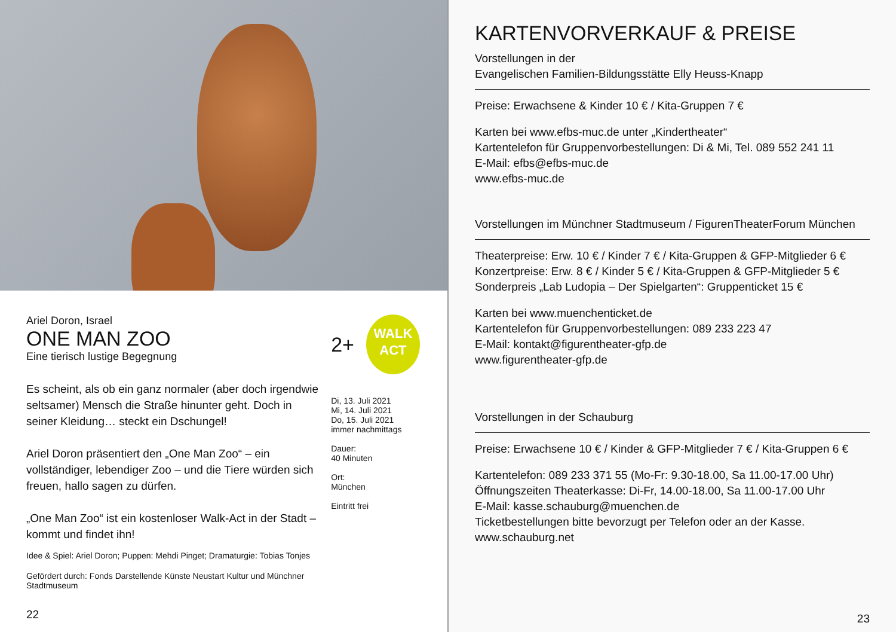Ariel Doron, Israel
ONE MAN ZOO
Eine tierisch lustige Begegnung
Es scheint, als ob ein ganz normaler (aber doch irgendwie seltsamer) Mensch die Straße hinunter geht. Doch in seiner Kleidung… steckt ein Dschungel!
Ariel Doron präsentiert den „One Man Zoo“ – ein vollständiger, lebendiger Zoo – und die Tiere würden sich freuen, hallo sagen zu dürfen.
„One Man Zoo“ ist ein kostenloser Walk-Act in der Stadt – kommt und findet ihn!
Idee & Spiel: Ariel Doron; Puppen: Mehdi Pinget; Dramaturgie: Tobias Tonjes
Gefördert durch: Fonds Darstellende Künste Neustart Kultur und Münchner Stadtmuseum
22
2+
WALK
ACT
Di, 13. Juli 2021
Mi, 14. Juli 2021
Do, 15. Juli 2021
immer nachmittags
Dauer:
40 Minuten
Ort:
München
Eintritt frei
KARTENVORVERKAUF & PREISE
Vorstellungen in der
Evangelischen Familien-Bildungsstätte Elly Heuss-Knapp
Preise: Erwachsene & Kinder 10 € / Kita-Gruppen 7 €
Karten bei www.efbs-muc.de unter „Kindertheater“
Kartentelefon für Gruppenvorbestellungen: Di & Mi, Tel. 089 552 241 11
E-Mail: efbs@efbs-muc.de
www.efbs-muc.de
Vorstellungen im Münchner Stadtmuseum / FigurenTheaterForum München
Theaterpreise: Erw. 10 € / Kinder 7 € / Kita-Gruppen & GFP-Mitglieder 6 €
Konzertpreise: Erw. 8 € / Kinder 5 € / Kita-Gruppen & GFP-Mitglieder 5 €
Sonderpreis „Lab Ludopia – Der Spielgarten“: Gruppenticket 15 €
Karten bei www.muenchenticket.de
Kartentelefon für Gruppenvorbestellungen: 089 233 223 47
E-Mail: kontakt@figurentheater-gfp.de
www.figurentheater-gfp.de
Vorstellungen in der Schauburg
Preise: Erwachsene 10 € / Kinder & GFP-Mitglieder 7 € / Kita-Gruppen 6 €
Kartentelefon: 089 233 371 55 (Mo-Fr: 9.30-18.00, Sa 11.00-17.00 Uhr)
Öffnungszeiten Theaterkasse: Di-Fr, 14.00-18.00, Sa 11.00-17.00 Uhr
E-Mail: kasse.schauburg@muenchen.de
Ticketbestellungen bitte bevorzugt per Telefon oder an der Kasse.
www.schauburg.net
23